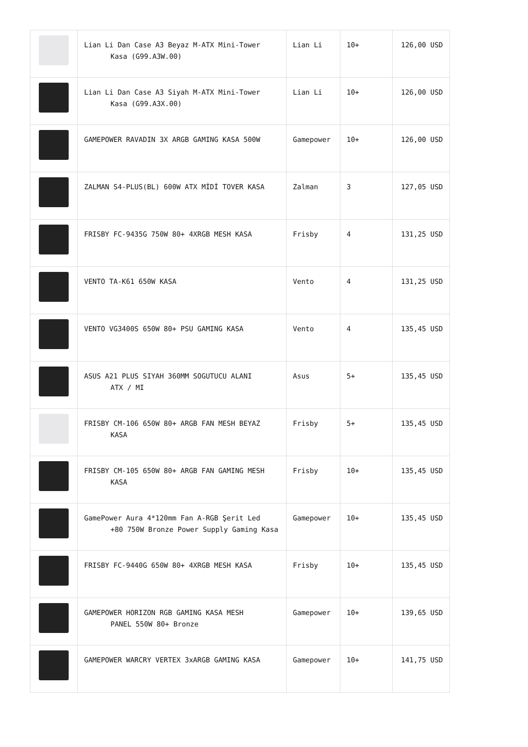| | Lian Li Dan Case A3 Beyaz M-ATX Mini-Tower Kasa (G99.A3W.00) | Lian Li | 10+ | 126,00 USD |
| | Lian Li Dan Case A3 Siyah M-ATX Mini-Tower Kasa (G99.A3X.00) | Lian Li | 10+ | 126,00 USD |
| | GAMEPOWER RAVADIN 3X ARGB GAMING KASA 500W | Gamepower | 10+ | 126,00 USD |
| | ZALMAN S4-PLUS(BL) 600W ATX MİDİ TOVER KASA | Zalman | 3 | 127,05 USD |
| | FRISBY FC-9435G 750W 80+ 4XRGB MESH KASA | Frisby | 4 | 131,25 USD |
| | VENTO TA-K61 650W KASA | Vento | 4 | 131,25 USD |
| | VENTO VG3400S 650W 80+ PSU GAMING KASA | Vento | 4 | 135,45 USD |
| | ASUS A21 PLUS SIYAH 360MM SOGUTUCU ALANI ATX / MI | Asus | 5+ | 135,45 USD |
| | FRISBY CM-106 650W 80+ ARGB FAN MESH BEYAZ KASA | Frisby | 5+ | 135,45 USD |
| | FRISBY CM-105 650W 80+ ARGB FAN GAMING MESH KASA | Frisby | 10+ | 135,45 USD |
| | GamePower Aura 4*120mm Fan A-RGB Şerit Led +80 750W Bronze Power Supply Gaming Kasa | Gamepower | 10+ | 135,45 USD |
| | FRISBY FC-9440G 650W 80+ 4XRGB MESH KASA | Frisby | 10+ | 135,45 USD |
| | GAMEPOWER HORIZON RGB GAMING KASA MESH PANEL 550W 80+ Bronze | Gamepower | 10+ | 139,65 USD |
| | GAMEPOWER WARCRY VERTEX 3xARGB GAMING KASA | Gamepower | 10+ | 141,75 USD |